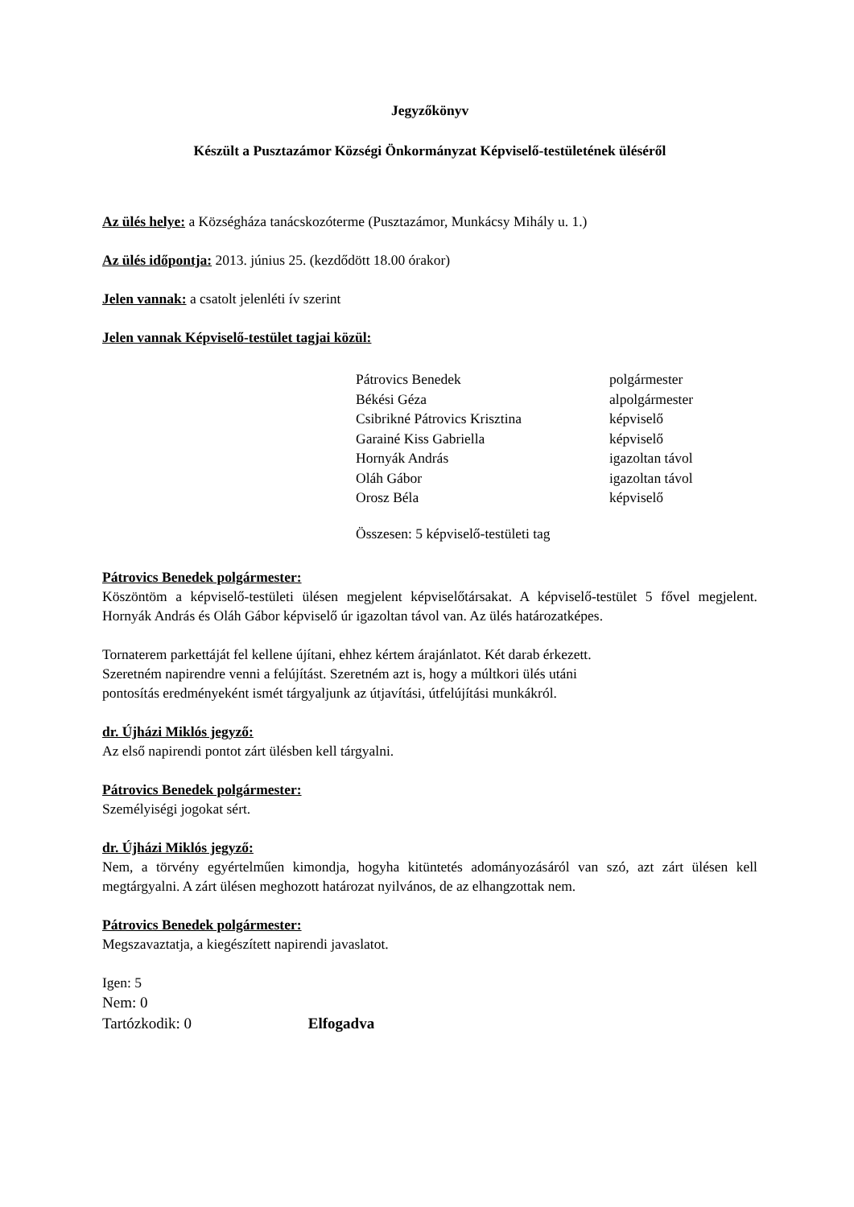Jegyzőkönyv
Készült a Pusztazámor Községi Önkormányzat Képviselő-testületének üléséről
Az ülés helye: a Községháza tanácskozóterme (Pusztazámor, Munkácsy Mihály u. 1.)
Az ülés időpontja: 2013. június 25. (kezdődött 18.00 órakor)
Jelen vannak: a csatolt jelenléti ív szerint
Jelen vannak Képviselő-testület tagjai közül:
| Pátrovics Benedek | polgármester |
| Békési Géza | alpolgármester |
| Csibrikné Pátrovics Krisztina | képviselő |
| Garainé Kiss Gabriella | képviselő |
| Hornyák András | igazoltan távol |
| Oláh Gábor | igazoltan távol |
| Orosz Béla | képviselő |
| Összesen: 5 képviselő-testületi tag | |
Pátrovics Benedek polgármester:
Köszöntöm a képviselő-testületi ülésen megjelent képviselőtársakat. A képviselő-testület 5 fővel megjelent. Hornyák András és Oláh Gábor képviselő úr igazoltan távol van. Az ülés határozatképes.
Tornaterem parkettáját fel kellene újítani, ehhez kértem árajánlatot. Két darab érkezett.
Szeretném napirendre venni a felújítást. Szeretném azt is, hogy a múltkori ülés utáni
pontosítás eredményeként ismét tárgyaljunk az útjavítási, útfelújítási munkákról.
dr. Újházi Miklós jegyző:
Az első napirendi pontot zárt ülésben kell tárgyalni.
Pátrovics Benedek polgármester:
Személyiségi jogokat sért.
dr. Újházi Miklós jegyző:
Nem, a törvény egyértelműen kimondja, hogyha kitüntetés adományozásáról van szó, azt zárt ülésen kell megtárgyalni. A zárt ülésen meghozott határozat nyilvános, de az elhangzottak nem.
Pátrovics Benedek polgármester:
Megszavaztatja, a kiegészített napirendi javaslatot.
Igen: 5
Nem: 0
Tartózkodik: 0 Elfogadva